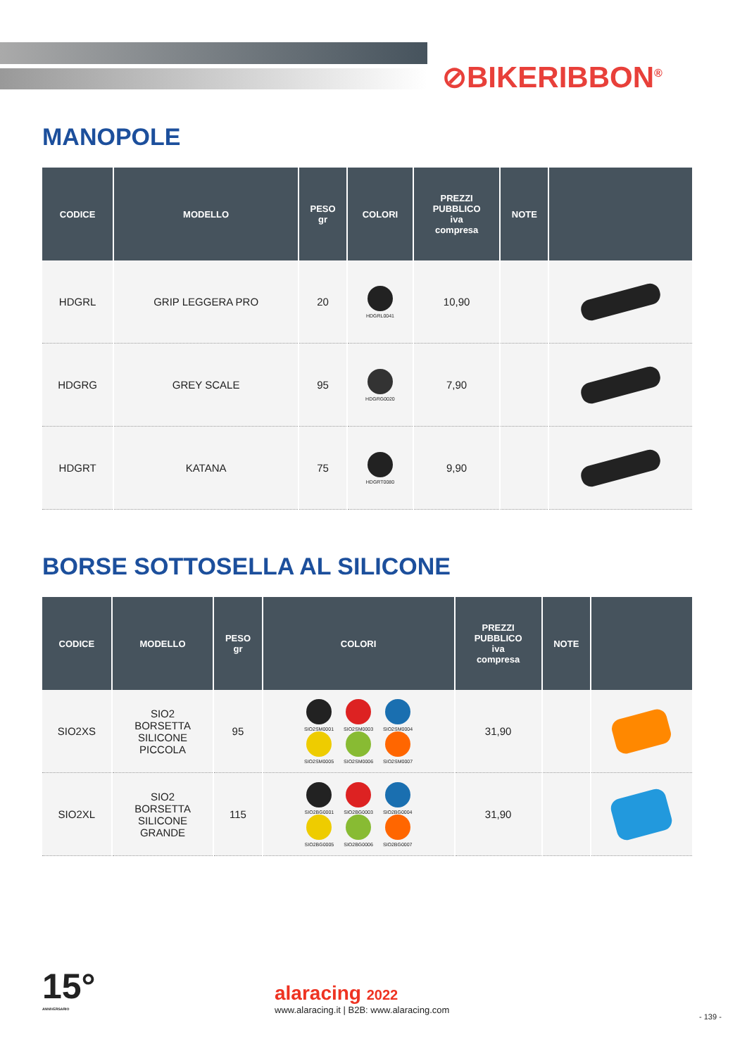⊘BIKERIBBON<sup>®</sup>
MANOPOLE
| CODICE | MODELLO | PESO gr | COLORI | PREZZI PUBBLICO iva compresa | NOTE | |
| --- | --- | --- | --- | --- | --- | --- |
| HDGRL | GRIP LEGGERA PRO | 20 | HDGRL0041 | 10,90 | | |
| HDGRG | GREY SCALE | 95 | HDGRG0020 | 7,90 | | |
| HDGRT | KATANA | 75 | HDGRT0080 | 9,90 | | |
BORSE SOTTOSELLA AL SILICONE
| CODICE | MODELLO | PESO gr | COLORI | PREZZI PUBBLICO iva compresa | NOTE | |
| --- | --- | --- | --- | --- | --- | --- |
| SIO2XS | SIO2 BORSETTA SILICONE PICCOLA | 95 | SIO2SM0001 SIO2SM0003 SIO2SM0004 SIO2SM0005 SIO2SM0006 SIO2SM0007 | 31,90 | | |
| SIO2XL | SIO2 BORSETTA SILICONE GRANDE | 115 | SIO2BG0001 SIO2BG0003 SIO2BG0004 SIO2BG0005 SIO2BG0006 SIO2BG0007 | 31,90 | | |
15°
ANNIVERSARIO
alaracing 2022
www.alaracing.it | B2B: www.alaracing.com
- 139 -